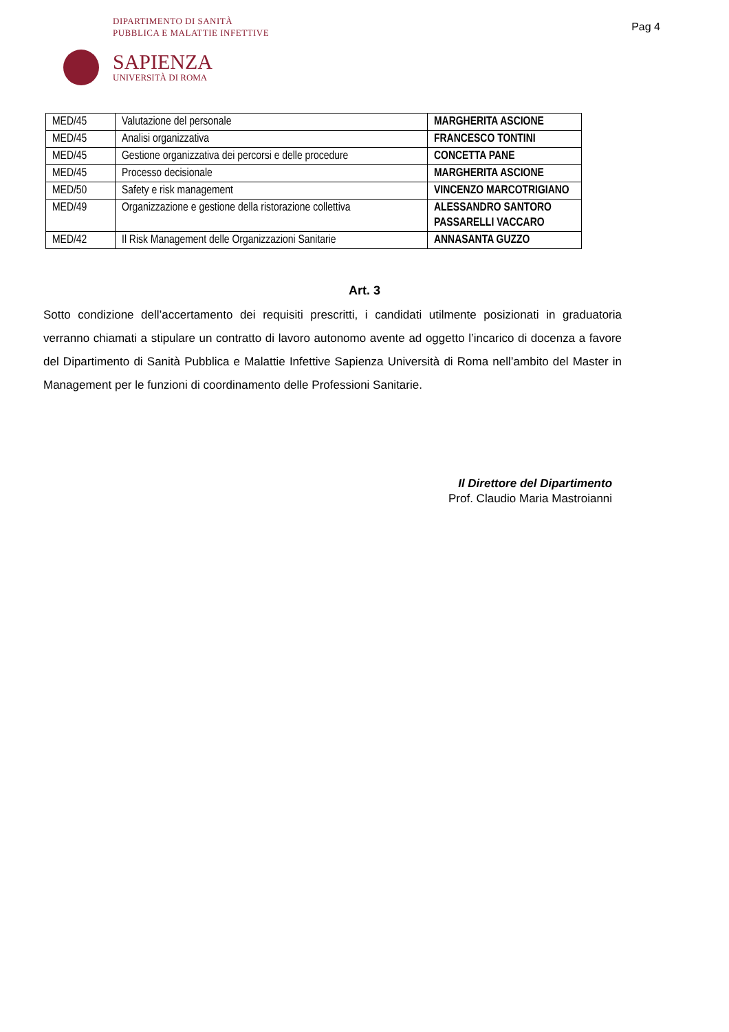DIPARTIMENTO DI SANITÀ
PUBBLICA E MALATTIE INFETTIVE
Pag 4
SAPIENZA
UNIVERSITÀ DI ROMA
| MED/45 | Valutazione del personale | MARGHERITA ASCIONE |
| MED/45 | Analisi organizzativa | FRANCESCO TONTINI |
| MED/45 | Gestione organizzativa dei percorsi e delle procedure | CONCETTA PANE |
| MED/45 | Processo decisionale | MARGHERITA ASCIONE |
| MED/50 | Safety e risk management | VINCENZO MARCOTRIGIANO |
| MED/49 | Organizzazione e gestione della ristorazione collettiva | ALESSANDRO SANTORO PASSARELLI VACCARO |
| MED/42 | Il Risk Management delle Organizzazioni Sanitarie | ANNASANTA GUZZO |
Art. 3
Sotto condizione dell’accertamento dei requisiti prescritti, i candidati utilmente posizionati in graduatoria verranno chiamati a stipulare un contratto di lavoro autonomo avente ad oggetto l’incarico di docenza a favore del Dipartimento di Sanità Pubblica e Malattie Infettive Sapienza Università di Roma nell’ambito del Master in Management per le funzioni di coordinamento delle Professioni Sanitarie.
Il Direttore del Dipartimento
Prof. Claudio Maria Mastroianni